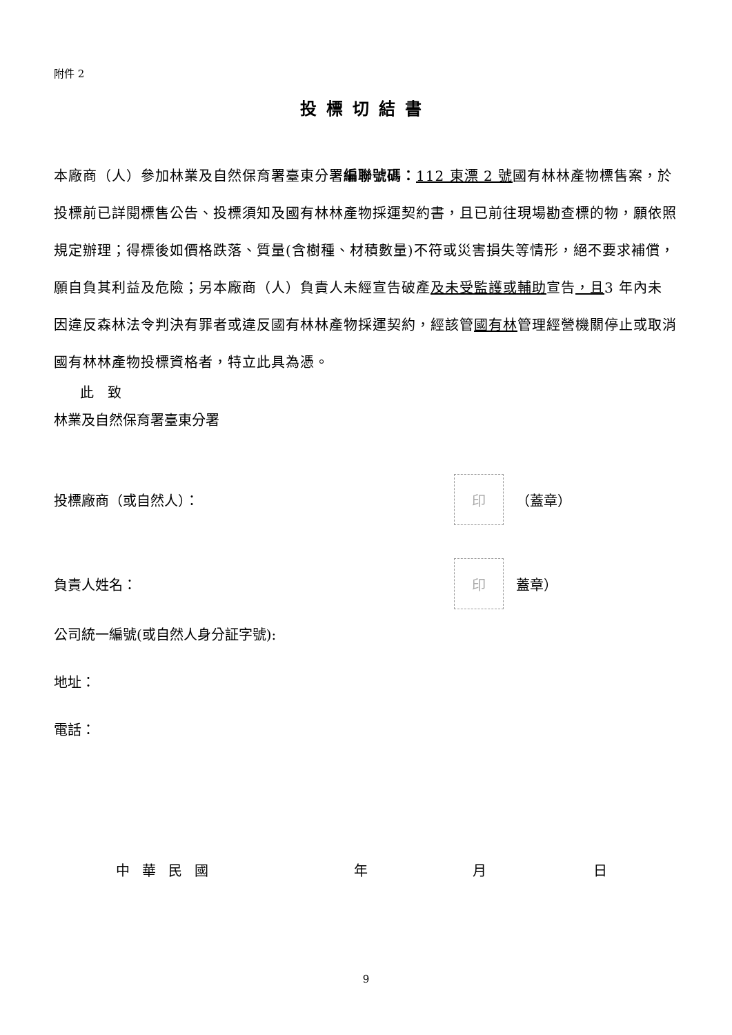附件 2
投標切結書
本廠商（人）參加林業及自然保育署臺東分署編聯號碼：112 東漂 2 號國有林林產物標售案，於投標前已詳閱標售公告、投標須知及國有林林產物採運契約書，且已前往現場勘查標的物，願依照規定辦理；得標後如價格跌落、質量(含樹種、材積數量)不符或災害損失等情形，絕不要求補償，願自負其利益及危險；另本廠商（人）負責人未經宣告破產及未受監護或輔助宣告，且3 年內未因違反森林法令判決有罪者或違反國有林林產物採運契約，經該管國有林管理經營機關停止或取消國有林林產物投標資格者，特立此具為憑。
此　致
林業及自然保育署臺東分署
投標廠商（或自然人）： 印 （蓋章）
負責人姓名： 印 蓋章）
公司統一編號(或自然人身分証字號):
地址：
電話：
中華民國 年 月 日
9